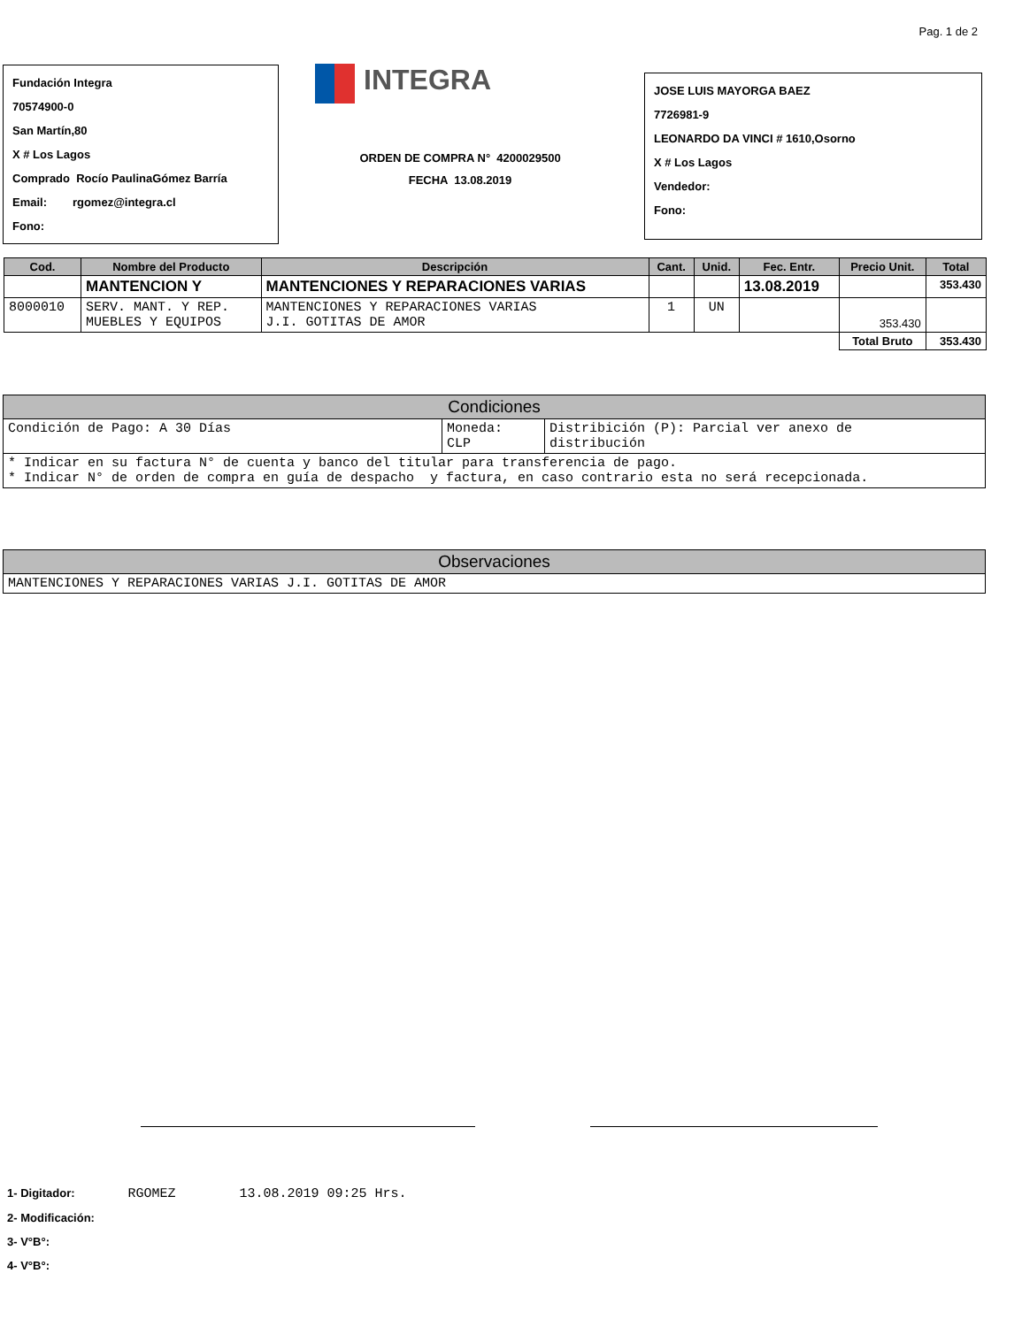Pag. 1 de 2
Fundación Integra
70574900-0
San Martín,80
X # Los Lagos
Comprado Rocío PaulinaGómez Barría
Email: rgomez@integra.cl
Fono:
INTEGRA
ORDEN DE COMPRA N° 4200029500
FECHA 13.08.2019
JOSE LUIS MAYORGA BAEZ
7726981-9
LEONARDO DA VINCI # 1610,Osorno
X # Los Lagos
Vendedor:
Fono:
| Cod. | Nombre del Producto | Descripción | Cant. | Unid. | Fec. Entr. | Precio Unit. | Total |
| --- | --- | --- | --- | --- | --- | --- | --- |
| | MANTENCION Y | MANTENCIONES Y REPARACIONES VARIAS | | | 13.08.2019 | | 353.430 |
| 8000010 | SERV. MANT. Y REP. MUEBLES Y EQUIPOS | MANTENCIONES Y REPARACIONES VARIAS J.I. GOTITAS DE AMOR | 1 | UN | | 353.430 | |
| | | | | | | Total Bruto | 353.430 |
| Condiciones | | |
| --- | --- | --- |
| Condición de Pago: A 30 Días | Moneda: CLP | Distribición (P): Parcial ver anexo de distribución |
| * Indicar en su factura N° de cuenta y banco del titular para transferencia de pago. * Indicar N° de orden de compra en guía de despacho y factura, en caso contrario esta no será recepcionada. | | |
| Observaciones |
| --- |
| MANTENCIONES Y REPARACIONES VARIAS J.I. GOTITAS DE AMOR |
1- Digitador: RGOMEZ 13.08.2019 09:25 Hrs.
2- Modificación:
3- V°B°:
4- V°B°: